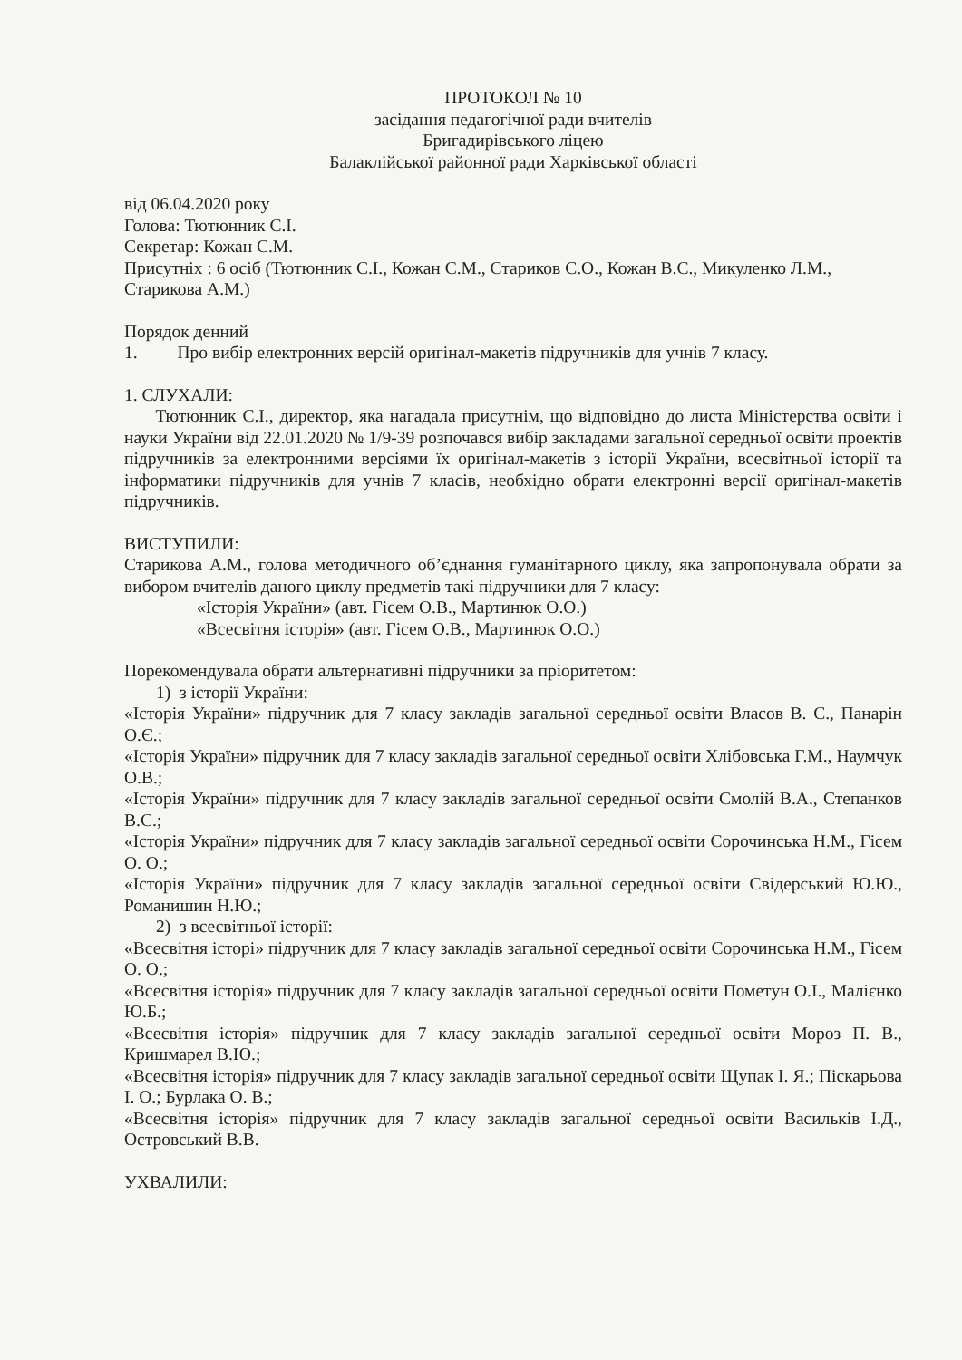ПРОТОКОЛ № 10
засідання педагогічної ради вчителів
Бригадирівського ліцею
Балаклійської районної ради Харківської області
від 06.04.2020 року
Голова: Тютюнник С.І.
Секретар: Кожан С.М.
Присутніх : 6 осіб (Тютюнник С.І., Кожан С.М., Стариков С.О., Кожан В.С., Микуленко Л.М., Старикова А.М.)
Порядок денний
1. Про вибір електронних версій оригінал-макетів підручників для учнів 7 класу.
1. СЛУХАЛИ:
Тютюнник С.І., директор, яка нагадала присутнім, що відповідно до листа Міністерства освіти і науки України від 22.01.2020 № 1/9-39 розпочався вибір закладами загальної середньої освіти проектів підручників за електронними версіями їх оригінал-макетів з історії України, всесвітньої історії та інформатики підручників для учнів 7 класів, необхідно обрати електронні версії оригінал-макетів підручників.
ВИСТУПИЛИ:
Старикова А.М., голова методичного об’єднання гуманітарного циклу, яка запропонувала обрати за вибором вчителів даного циклу предметів такі підручники для 7 класу:
«Історія України» (авт. Гісем О.В., Мартинюк О.О.)
«Всесвітня історія» (авт. Гісем О.В., Мартинюк О.О.)
Порекомендувала обрати альтернативні підручники за пріоритетом:
1) з історії України:
«Історія України» підручник для 7 класу закладів загальної середньої освіти Власов В. С., Панарін О.Є.;
«Історія України» підручник для 7 класу закладів загальної середньої освіти Хлібовська Г.М., Наумчук О.В.;
«Історія України» підручник для 7 класу закладів загальної середньої освіти Смолій В.А., Степанков В.С.;
«Історія України» підручник для 7 класу закладів загальної середньої освіти Сорочинська Н.М., Гісем О. О.;
«Історія України» підручник для 7 класу закладів загальної середньої освіти Свідерський Ю.Ю., Романишин Н.Ю.;
2) з всесвітньої історії:
«Всесвітня історі» підручник для 7 класу закладів загальної середньої освіти Сорочинська Н.М., Гісем О. О.;
«Всесвітня історія» підручник для 7 класу закладів загальної середньої освіти Пометун О.І., Малієнко Ю.Б.;
«Всесвітня історія» підручник для 7 класу закладів загальної середньої освіти Мороз П. В., Кришмарел В.Ю.;
«Всесвітня історія» підручник для 7 класу закладів загальної середньої освіти Щупак І. Я.; Піскарьова І. О.; Бурлака О. В.;
«Всесвітня історія» підручник для 7 класу закладів загальної середньої освіти Васильків І.Д., Островський В.В.
УХВАЛИЛИ: